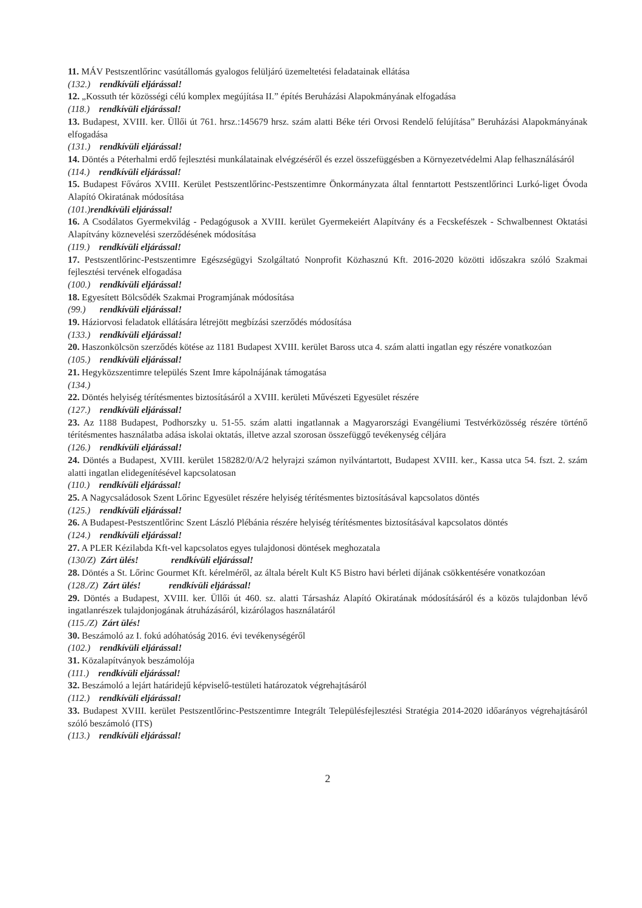11. MÁV Pestszentlőrinc vasútállomás gyalogos felüljáró üzemeltetési feladatainak ellátása
(132.) rendkívüli eljárással!
12. „Kossuth tér közösségi célú komplex megújítása II.” építés Beruházási Alapokmányának elfogadása
(118.) rendkívüli eljárással!
13. Budapest, XVIII. ker. Üllői út 761. hrsz.:145679 hrsz. szám alatti Béke téri Orvosi Rendelő felújítása” Beruházási Alapokmányának elfogadása
(131.) rendkívüli eljárással!
14. Döntés a Péterhalmi erdő fejlesztési munkálatainak elvégzéséről és ezzel összefüggésben a Környezetvédelmi Alap felhasználásáról
(114.) rendkívüli eljárással!
15. Budapest Főváros XVIII. Kerület Pestszentlőrinc-Pestszentimre Önkormányzata által fenntartott Pestszentlőrinci Lurkó-liget Óvoda Alapító Okiratának módosítása
(101.)rendkívüli eljárással!
16. A Csodálatos Gyermekvilág - Pedagógusok a XVIII. kerület Gyermekeiért Alapítvány és a Fecskefészek - Schwalbennest Oktatási Alapítvány köznevelési szerződésének módosítása
(119.) rendkívüli eljárással!
17. Pestszentlőrinc-Pestszentimre Egészségügyi Szolgáltató Nonprofit Közhasznú Kft. 2016-2020 közötti időszakra szóló Szakmai fejlesztési tervének elfogadása
(100.) rendkívüli eljárással!
18. Egyesített Bölcsődék Szakmai Programjának módosítása
(99.) rendkívüli eljárással!
19. Háziorvosi feladatok ellátására létrejött megbízási szerződés módosítása
(133.) rendkívüli eljárással!
20. Haszonkölcsön szerződés kötése az 1181 Budapest XVIII. kerület Baross utca 4. szám alatti ingatlan egy részére vonatkozóan
(105.) rendkívüli eljárással!
21. Hegyközszentimre település Szent Imre kápolnájának támogatása
(134.)
22. Döntés helyiség térítésmentes biztosításáról a XVIII. kerületi Művészeti Egyesület részére
(127.) rendkívüli eljárással!
23. Az 1188 Budapest, Podhorszky u. 51-55. szám alatti ingatlannak a Magyarországi Evangéliumi Testvérközösség részére történő térítésmentes használatba adása iskolai oktatás, illetve azzal szorosan összefüggő tevékenység céljára
(126.) rendkívüli eljárással!
24. Döntés a Budapest, XVIII. kerület 158282/0/A/2 helyrajzi számon nyilvántartott, Budapest XVIII. ker., Kassa utca 54. fszt. 2. szám alatti ingatlan elidegenítésével kapcsolatosan
(110.) rendkívüli eljárással!
25. A Nagycsaládosok Szent Lőrinc Egyesület részére helyiség térítésmentes biztosításával kapcsolatos döntés
(125.) rendkívüli eljárással!
26. A Budapest-Pestszentlőrinc Szent László Plébánia részére helyiség térítésmentes biztosításával kapcsolatos döntés
(124.) rendkívüli eljárással!
27. A PLER Kézilabda Kft-vel kapcsolatos egyes tulajdonosi döntések meghozatala
(130/Z) Zárt ülés! rendkívüli eljárással!
28. Döntés a St. Lőrinc Gourmet Kft. kérelméről, az általa bérelt Kult K5 Bistro havi bérleti díjának csökkentésére vonatkozóan
(128./Z) Zárt ülés! rendkívüli eljárással!
29. Döntés a Budapest, XVIII. ker. Üllői út 460. sz. alatti Társasház Alapító Okiratának módosításáról és a közös tulajdonban lévő ingatlanrészek tulajdonjogának átruházásáról, kizárólagos használatáról
(115./Z) Zárt ülés!
30. Beszámoló az I. fokú adóhatóság 2016. évi tevékenységéről
(102.) rendkívüli eljárással!
31. Közalapítványok beszámolója
(111.) rendkívüli eljárással!
32. Beszámoló a lejárt határidejű képviselő-testületi határozatok végrehajtásáról
(112.) rendkívüli eljárással!
33. Budapest XVIII. kerület Pestszentlőrinc-Pestszentimre Integrált Településfejlesztési Stratégia 2014-2020 időarányos végrehajtásáról szóló beszámoló (ITS)
(113.) rendkívüli eljárással!
2